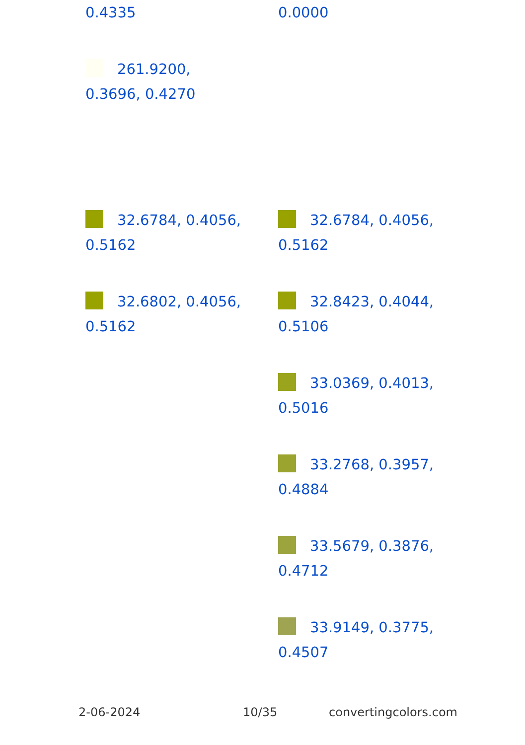0.4335 0.0000
261.9200, 0.3696, 0.4270
32.6784, 0.4056, 0.5162
32.6784, 0.4056, 0.5162
32.6802, 0.4056, 0.5162
32.8423, 0.4044, 0.5106
33.0369, 0.4013, 0.5016
33.2768, 0.3957, 0.4884
33.5679, 0.3876, 0.4712
33.9149, 0.3775, 0.4507
2-06-2024 10/35 convertingcolors.com